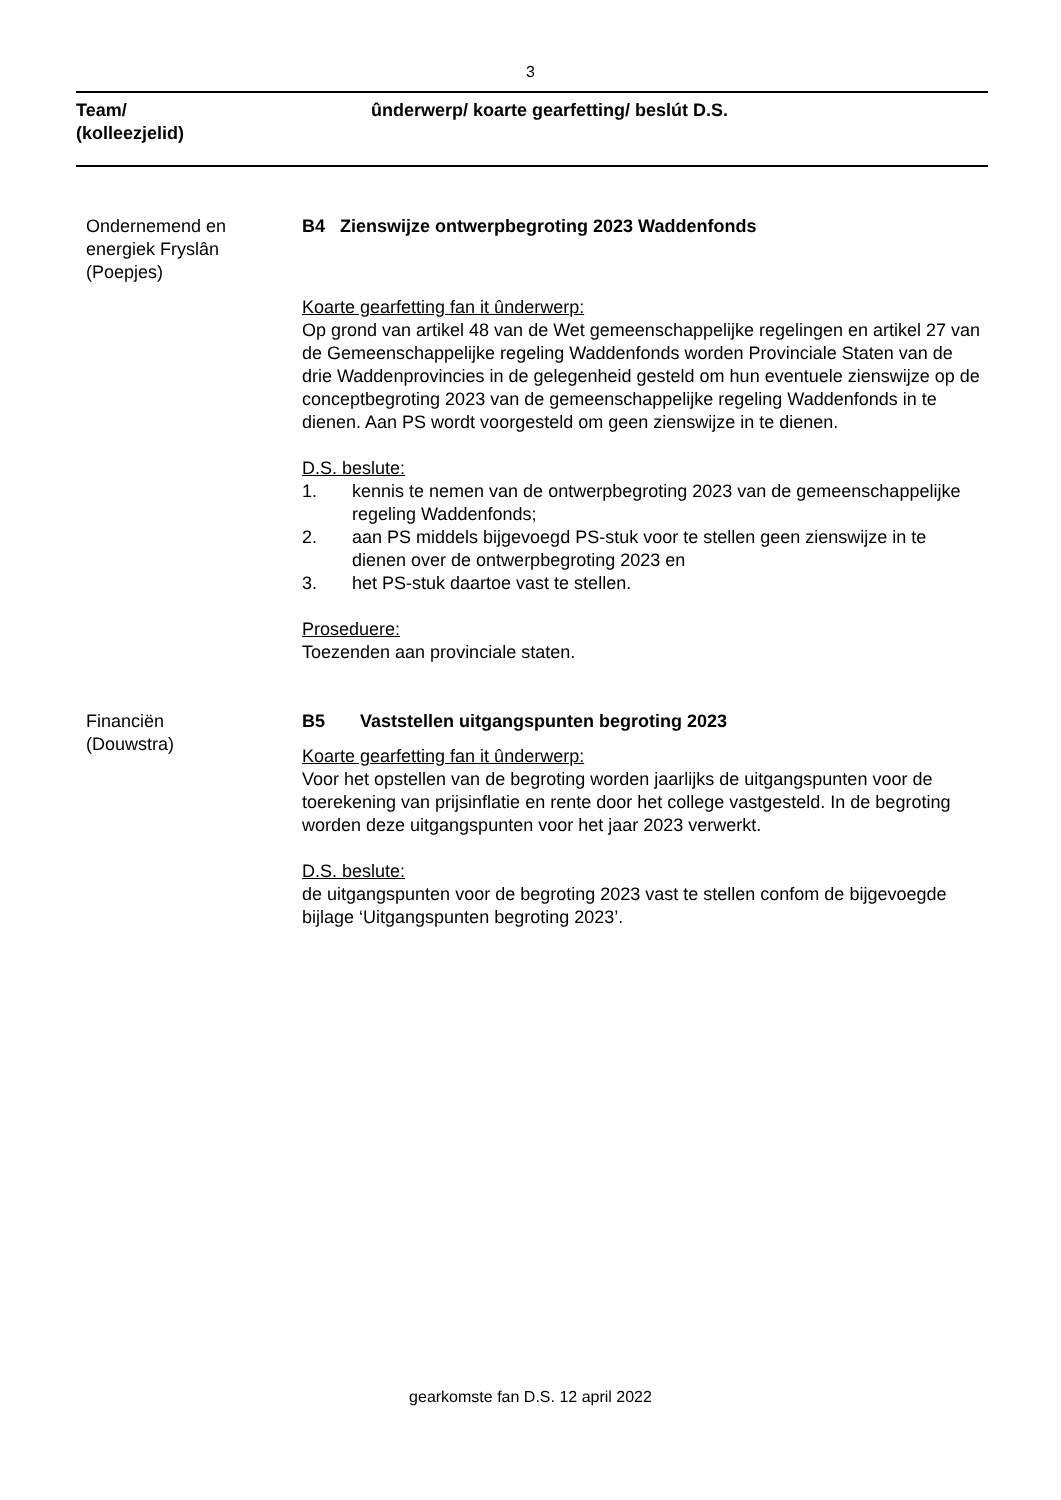3
Team/
(kolleezjelid)
ûnderwerp/ koarte gearfetting/ beslút D.S.
Ondernemend en
energiek Fryslân
(Poepjes)
B4 Zienswijze ontwerpbegroting 2023 Waddenfonds
Koarte gearfetting fan it ûnderwerp:
Op grond van artikel 48 van de Wet gemeenschappelijke regelingen en artikel 27 van de Gemeenschappelijke regeling Waddenfonds worden Provinciale Staten van de drie Waddenprovincies in de gelegenheid gesteld om hun eventuele zienswijze op de conceptbegroting 2023 van de gemeenschappelijke regeling Waddenfonds in te dienen. Aan PS wordt voorgesteld om geen zienswijze in te dienen.
D.S. beslute:
1. kennis te nemen van de ontwerpbegroting 2023 van de gemeenschappelijke regeling Waddenfonds;
2. aan PS middels bijgevoegd PS-stuk voor te stellen geen zienswijze in te dienen over de ontwerpbegroting 2023 en
3. het PS-stuk daartoe vast te stellen.
Proseduere:
Toezenden aan provinciale staten.
Financiën
(Douwstra)
B5 Vaststellen uitgangspunten begroting 2023
Koarte gearfetting fan it ûnderwerp:
Voor het opstellen van de begroting worden jaarlijks de uitgangspunten voor de toerekening van prijsinflatie en rente door het college vastgesteld. In de begroting worden deze uitgangspunten voor het jaar 2023 verwerkt.
D.S. beslute:
de uitgangspunten voor de begroting 2023 vast te stellen confom de bijgevoegde bijlage ‘Uitgangspunten begroting 2023’.
gearkomste fan D.S. 12 april 2022